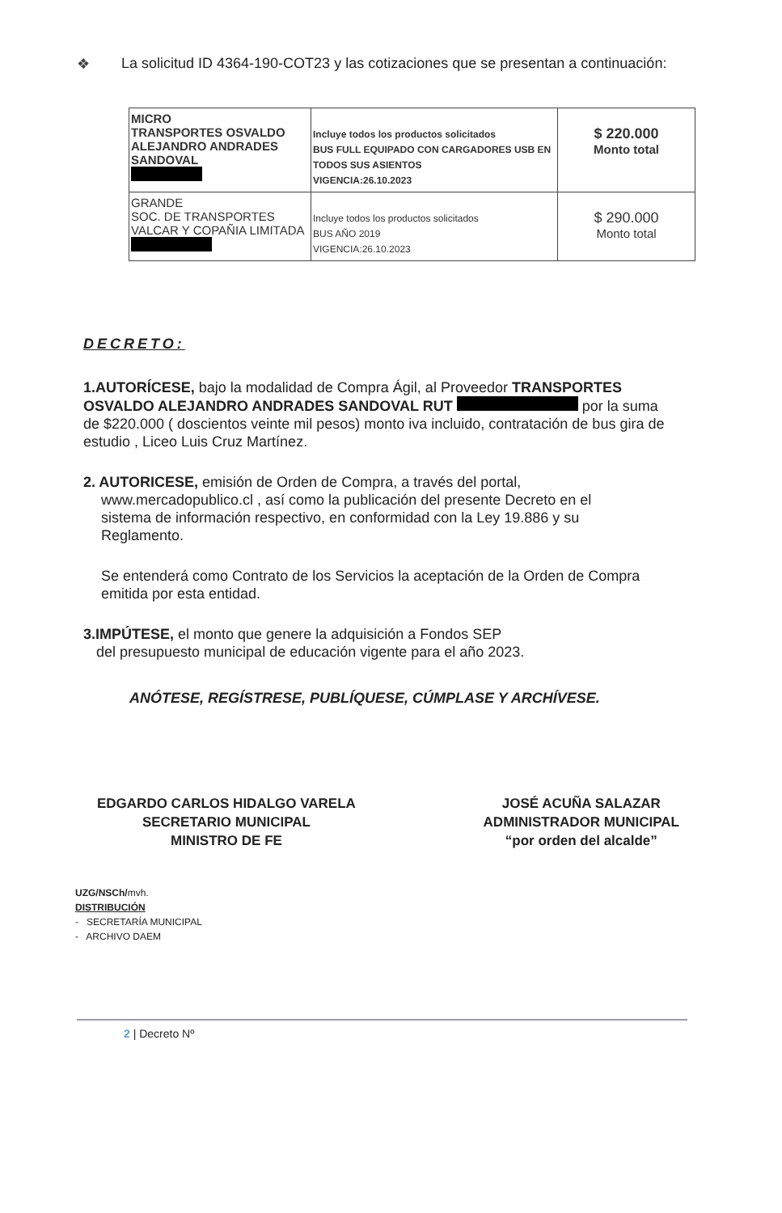❖ La solicitud ID 4364-190-COT23 y las cotizaciones que se presentan a continuación:
| MICRO TRANSPORTES OSVALDO ALEJANDRO ANDRADES SANDOVAL | Incluye todos los productos solicitados BUS FULL EQUIPADO CON CARGADORES USB EN TODOS SUS ASIENTOS VIGENCIA:26.10.2023 | $ 220.000 Monto total |
| GRANDE SOC. DE TRANSPORTES VALCAR Y COPAÑIA LIMITADA | Incluye todos los productos solicitados BUS AÑO 2019 VIGENCIA:26.10.2023 | $ 290.000 Monto total |
DECRETO:
1.AUTORÍCESE, bajo la modalidad de Compra Ágil, al Proveedor TRANSPORTES OSVALDO ALEJANDRO ANDRADES SANDOVAL RUT por la suma de $220.000 ( doscientos veinte mil pesos) monto iva incluido, contratación de bus gira de estudio , Liceo Luis Cruz Martínez.
2. AUTORICESE, emisión de Orden de Compra, a través del portal,
www.mercadopublico.cl , así como la publicación del presente Decreto en el
sistema de información respectivo, en conformidad con la Ley 19.886 y su
Reglamento.
Se entenderá como Contrato de los Servicios la aceptación de la Orden de Compra emitida por esta entidad.
3.IMPÚTESE, el monto que genere la adquisición a Fondos SEP
del presupuesto municipal de educación vigente para el año 2023.
ANÓTESE, REGÍSTRESE, PUBLÍQUESE, CÚMPLASE Y ARCHÍVESE.
EDGARDO CARLOS HIDALGO VARELA
SECRETARIO MUNICIPAL
MINISTRO DE FE
JOSÉ ACUÑA SALAZAR
ADMINISTRADOR MUNICIPAL
“por orden del alcalde”
UZG/NSCh/mvh.
DISTRIBUCIÓN
- SECRETARÍA MUNICIPAL
- ARCHIVO DAEM
2 | Decreto Nº